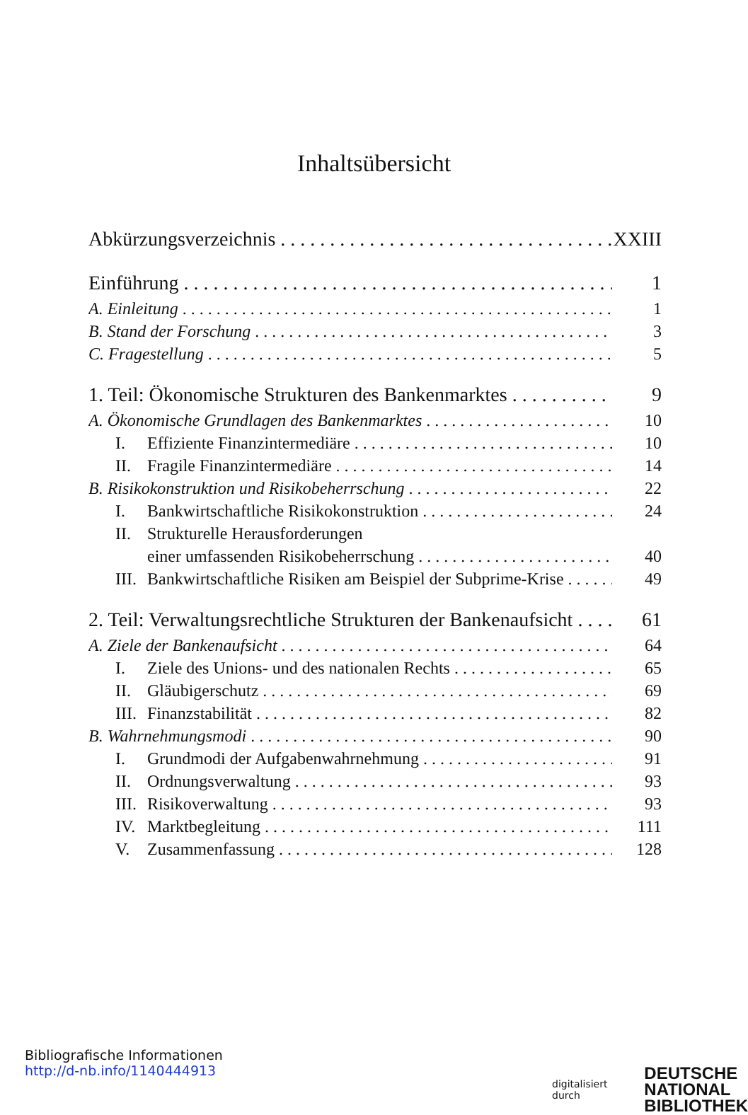Inhaltsübersicht
Abkürzungsverzeichnis XXIII
Einführung 1
A. Einleitung 1
B. Stand der Forschung 3
C. Fragestellung 5
1. Teil: Ökonomische Strukturen des Bankenmarktes 9
A. Ökonomische Grundlagen des Bankenmarktes 10
I. Effiziente Finanzintermediäre 10
II. Fragile Finanzintermediäre 14
B. Risikokonstruktion und Risikobeherrschung 22
I. Bankwirtschaftliche Risikokonstruktion 24
II. Strukturelle Herausforderungen
einer umfassenden Risikobeherrschung 40
III. Bankwirtschaftliche Risiken am Beispiel der Subprime-Krise 49
2. Teil: Verwaltungsrechtliche Strukturen der Bankenaufsicht 61
A. Ziele der Bankenaufsicht 64
I. Ziele des Unions- und des nationalen Rechts 65
II. Gläubigerschutz 69
III. Finanzstabilität 82
B. Wahrnehmungsmodi 90
I. Grundmodi der Aufgabenwahrnehmung 91
II. Ordnungsverwaltung 93
III. Risikoverwaltung 93
IV. Marktbegleitung 111
V. Zusammenfassung 128
Bibliografische Informationen
http://d-nb.info/1140444913
digitalisiert durch
DEUTSCHE
NATIONAL
BIBLIOTHEK